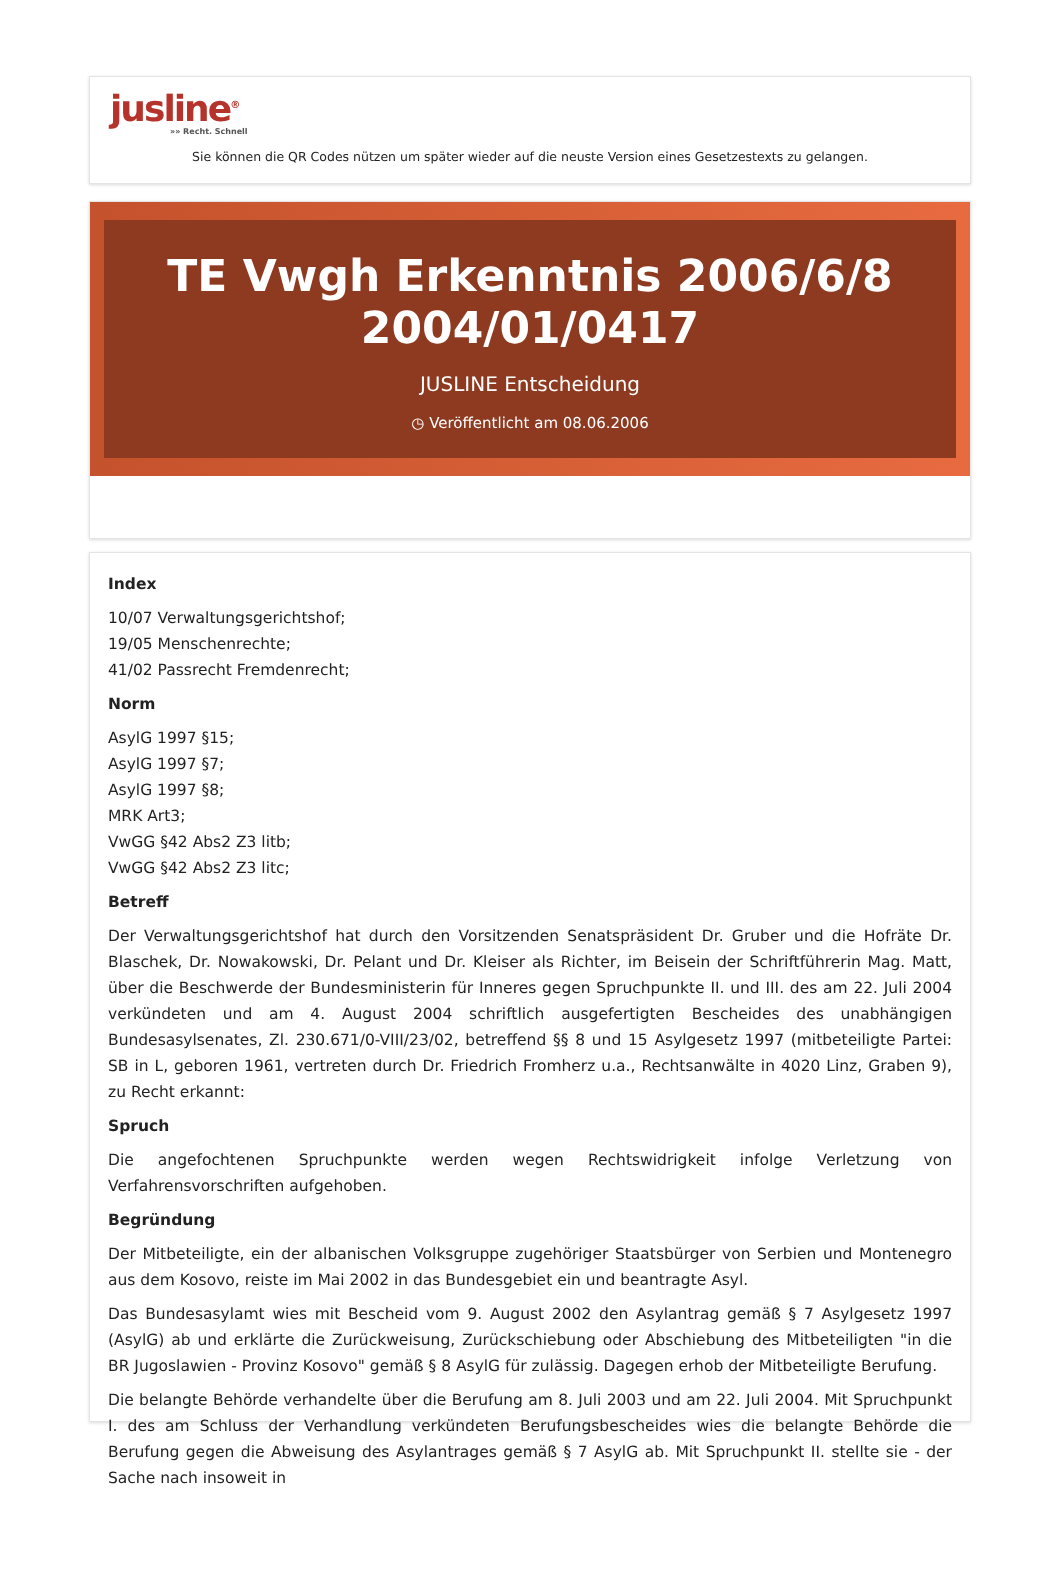jusline<sup>®</sup>
»» Recht. Schnell
Sie können die QR Codes nützen um später wieder auf die neuste Version eines Gesetzestexts zu gelangen.
TE Vwgh Erkenntnis 2006/6/8
2004/01/0417
JUSLINE Entscheidung
◷ Veröffentlicht am 08.06.2006
Index
10/07 Verwaltungsgerichtshof;
19/05 Menschenrechte;
41/02 Passrecht Fremdenrecht;
Norm
AsylG 1997 §15;
AsylG 1997 §7;
AsylG 1997 §8;
MRK Art3;
VwGG §42 Abs2 Z3 litb;
VwGG §42 Abs2 Z3 litc;
Betreff
Der Verwaltungsgerichtshof hat durch den Vorsitzenden Senatspräsident Dr. Gruber und die Hofräte Dr. Blaschek, Dr. Nowakowski, Dr. Pelant und Dr. Kleiser als Richter, im Beisein der Schriftführerin Mag. Matt, über die Beschwerde der Bundesministerin für Inneres gegen Spruchpunkte II. und III. des am 22. Juli 2004 verkündeten und am 4. August 2004 schriftlich ausgefertigten Bescheides des unabhängigen Bundesasylsenates, Zl. 230.671/0-VIII/23/02, betreffend §§ 8 und 15 Asylgesetz 1997 (mitbeteiligte Partei: SB in L, geboren 1961, vertreten durch Dr. Friedrich Fromherz u.a., Rechtsanwälte in 4020 Linz, Graben 9), zu Recht erkannt:
Spruch
Die angefochtenen Spruchpunkte werden wegen Rechtswidrigkeit infolge Verletzung von Verfahrensvorschriften aufgehoben.
Begründung
Der Mitbeteiligte, ein der albanischen Volksgruppe zugehöriger Staatsbürger von Serbien und Montenegro aus dem Kosovo, reiste im Mai 2002 in das Bundesgebiet ein und beantragte Asyl.
Das Bundesasylamt wies mit Bescheid vom 9. August 2002 den Asylantrag gemäß § 7 Asylgesetz 1997 (AsylG) ab und erklärte die Zurückweisung, Zurückschiebung oder Abschiebung des Mitbeteiligten "in die BR Jugoslawien - Provinz Kosovo" gemäß § 8 AsylG für zulässig. Dagegen erhob der Mitbeteiligte Berufung.
Die belangte Behörde verhandelte über die Berufung am 8. Juli 2003 und am 22. Juli 2004. Mit Spruchpunkt I. des am Schluss der Verhandlung verkündeten Berufungsbescheides wies die belangte Behörde die Berufung gegen die Abweisung des Asylantrages gemäß § 7 AsylG ab. Mit Spruchpunkt II. stellte sie - der Sache nach insoweit in